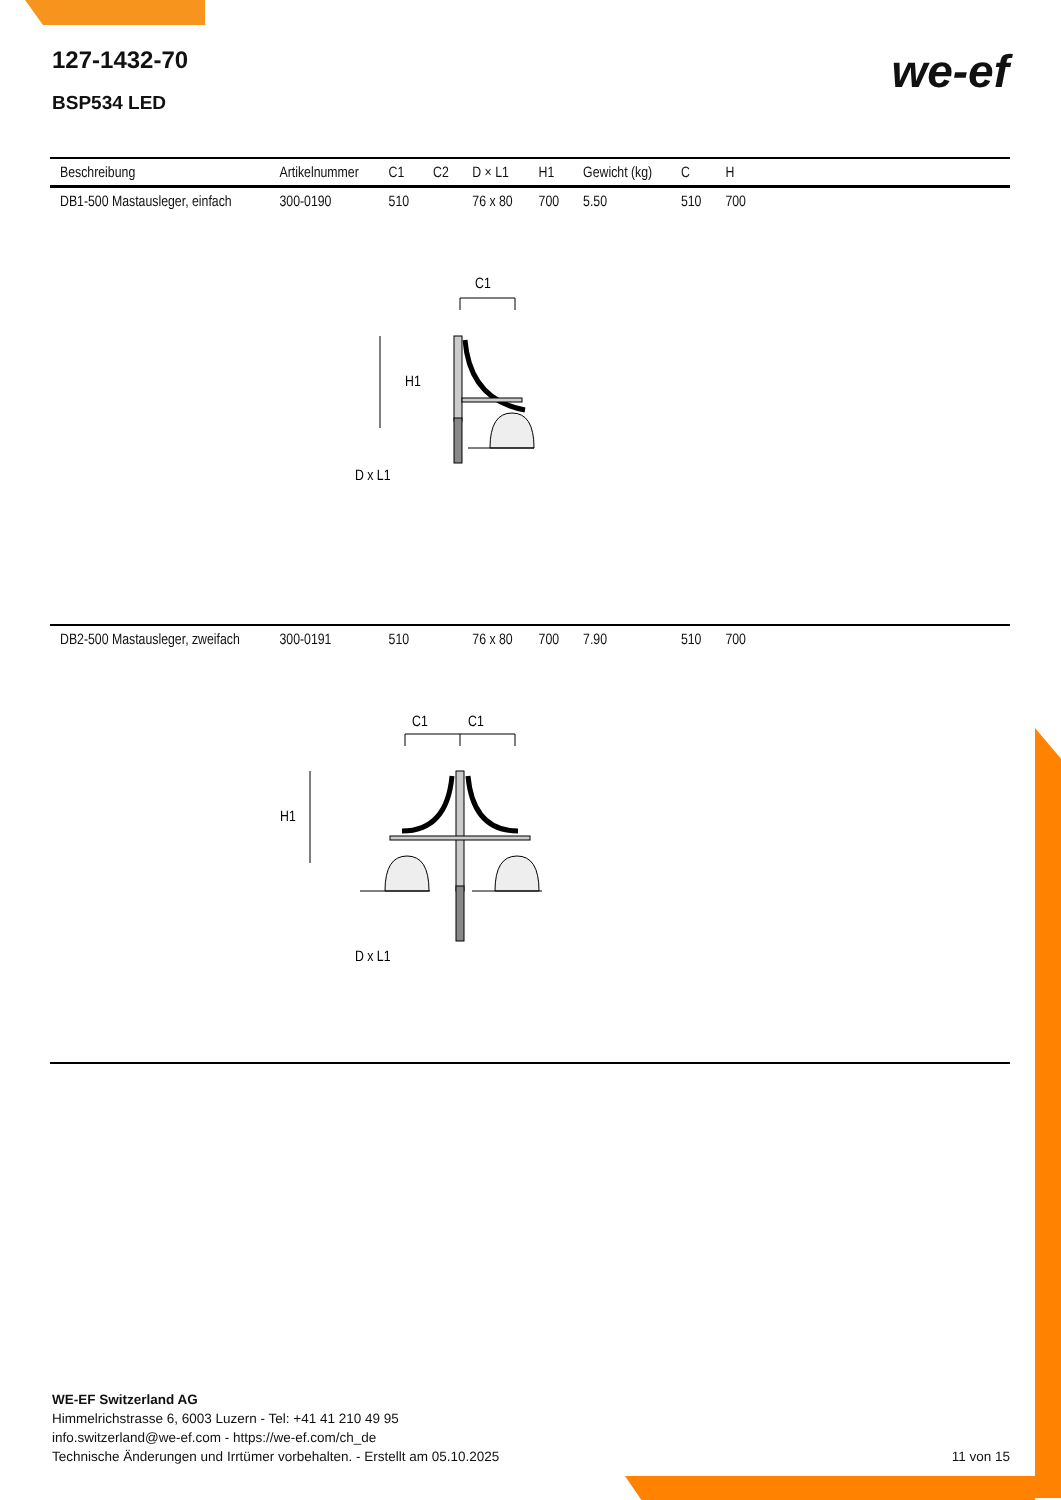127-1432-70
BSP534 LED
we-ef
| Beschreibung | Artikelnummer | C1 | C2 | D × L1 | H1 | Gewicht (kg) | C | H | |
| --- | --- | --- | --- | --- | --- | --- | --- | --- | --- |
| DB1-500 Mastausleger, einfach | 300-0190 | 510 | | 76 x 80 | 700 | 5.50 | 510 | 700 | |
| C1 H1 D x L1 | | | | | | | | | |
| DB2-500 Mastausleger, zweifach | 300-0191 | 510 | | 76 x 80 | 700 | 7.90 | 510 | 700 | |
| C1 C1 H1 D x L1 | | | | | | | | | |
WE-EF Switzerland AG
Himmelrichstrasse 6, 6003 Luzern - Tel: +41 41 210 49 95
info.switzerland@we-ef.com - https://we-ef.com/ch_de
Technische Änderungen und Irrtümer vorbehalten. - Erstellt am 05.10.2025
11 von 15